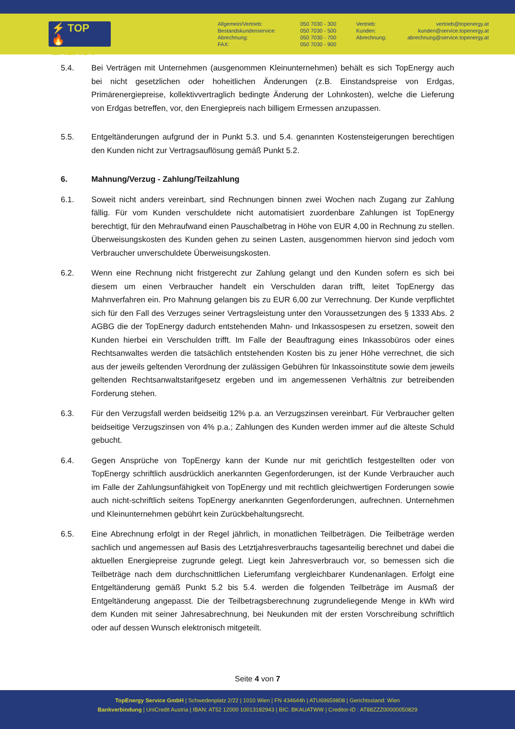⚡ TOP
🔥 ENERGY
Allgemein/Vertrieb:
Bestandskundenservice:
Abrechnung:
FAX:
050 7030 - 300
050 7030 - 500
050 7030 - 700
050 7030 - 900
Vertrieb:
Kunden:
Abrechnung:
vertrieb@topenergy.at
kunden@service.topenergy.at
abrechnung@service.topenergy.at
5.4. Bei Verträgen mit Unternehmen (ausgenommen Kleinunternehmen) behält es sich TopEnergy auch bei nicht gesetzlichen oder hoheitlichen Änderungen (z.B. Einstandspreise von Erdgas, Primärenergiepreise, kollektivvertraglich bedingte Änderung der Lohnkosten), welche die Lieferung von Erdgas betreffen, vor, den Energiepreis nach billigem Ermessen anzupassen.
5.5. Entgeltänderungen aufgrund der in Punkt 5.3. und 5.4. genannten Kostensteigerungen berechtigen den Kunden nicht zur Vertragsauflösung gemäß Punkt 5.2.
6. Mahnung/Verzug - Zahlung/Teilzahlung
6.1. Soweit nicht anders vereinbart, sind Rechnungen binnen zwei Wochen nach Zugang zur Zahlung fällig. Für vom Kunden verschuldete nicht automatisiert zuordenbare Zahlungen ist TopEnergy berechtigt, für den Mehraufwand einen Pauschalbetrag in Höhe von EUR 4,00 in Rechnung zu stellen. Überweisungskosten des Kunden gehen zu seinen Lasten, ausgenommen hiervon sind jedoch vom Verbraucher unverschuldete Überweisungskosten.
6.2. Wenn eine Rechnung nicht fristgerecht zur Zahlung gelangt und den Kunden sofern es sich bei diesem um einen Verbraucher handelt ein Verschulden daran trifft, leitet TopEnergy das Mahnverfahren ein. Pro Mahnung gelangen bis zu EUR 6,00 zur Verrechnung. Der Kunde verpflichtet sich für den Fall des Verzuges seiner Vertragsleistung unter den Voraussetzungen des § 1333 Abs. 2 AGBG die der TopEnergy dadurch entstehenden Mahn- und Inkassospesen zu ersetzen, soweit den Kunden hierbei ein Verschulden trifft. Im Falle der Beauftragung eines Inkassobüros oder eines Rechtsanwaltes werden die tatsächlich entstehenden Kosten bis zu jener Höhe verrechnet, die sich aus der jeweils geltenden Verordnung der zulässigen Gebühren für Inkassoinstitute sowie dem jeweils geltenden Rechtsanwaltstarifgesetz ergeben und im angemessenen Verhältnis zur betreibenden Forderung stehen.
6.3. Für den Verzugsfall werden beidseitig 12% p.a. an Verzugszinsen vereinbart. Für Verbraucher gelten beidseitige Verzugszinsen von 4% p.a.; Zahlungen des Kunden werden immer auf die älteste Schuld gebucht.
6.4. Gegen Ansprüche von TopEnergy kann der Kunde nur mit gerichtlich festgestellten oder von TopEnergy schriftlich ausdrücklich anerkannten Gegenforderungen, ist der Kunde Verbraucher auch im Falle der Zahlungsunfähigkeit von TopEnergy und mit rechtlich gleichwertigen Forderungen sowie auch nicht-schriftlich seitens TopEnergy anerkannten Gegenforderungen, aufrechnen. Unternehmen und Kleinunternehmen gebührt kein Zurückbehaltungsrecht.
6.5. Eine Abrechnung erfolgt in der Regel jährlich, in monatlichen Teilbeträgen. Die Teilbeträge werden sachlich und angemessen auf Basis des Letztjahresverbrauchs tagesanteilig berechnet und dabei die aktuellen Energiepreise zugrunde gelegt. Liegt kein Jahresverbrauch vor, so bemessen sich die Teilbeträge nach dem durchschnittlichen Lieferumfang vergleichbarer Kundenanlagen. Erfolgt eine Entgeltänderung gemäß Punkt 5.2 bis 5.4. werden die folgenden Teilbeträge im Ausmaß der Entgeltänderung angepasst. Die der Teilbetragsberechnung zugrundeliegende Menge in kWh wird dem Kunden mit seiner Jahresabrechnung, bei Neukunden mit der ersten Vorschreibung schriftlich oder auf dessen Wunsch elektronisch mitgeteilt.
Seite 4 von 7
TopEnergy Service GmbH | Schwedenplatz 2/22 | 1010 Wien | FN 434644h | ATU69659808 | Gerichtsstand: Wien
Bankverbindung | UniCredit Austria | IBAN: AT52 12000 10013182943 | BIC: BKAUATWW | Creditor-ID : AT88ZZZ00000050829